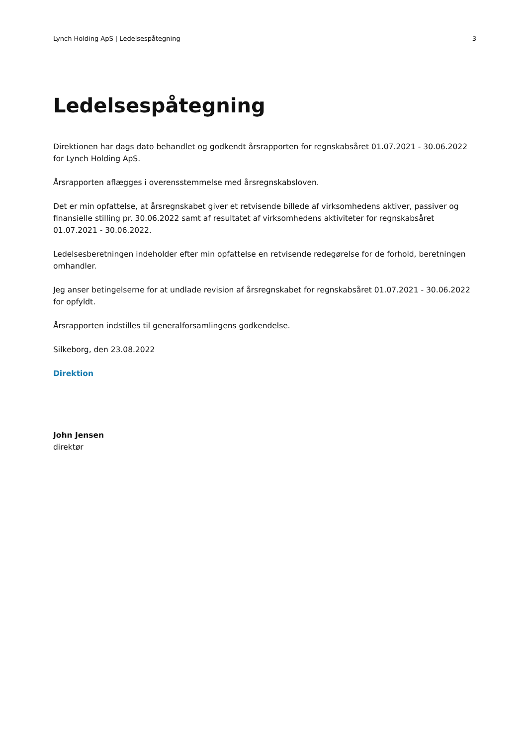Lynch Holding ApS | Ledelsespåtegning 3
Ledelsespåtegning
Direktionen har dags dato behandlet og godkendt årsrapporten for regnskabsåret 01.07.2021 - 30.06.2022 for Lynch Holding ApS.
Årsrapporten aflægges i overensstemmelse med årsregnskabsloven.
Det er min opfattelse, at årsregnskabet giver et retvisende billede af virksomhedens aktiver, passiver og finansielle stilling pr. 30.06.2022 samt af resultatet af virksomhedens aktiviteter for regnskabsåret 01.07.2021 - 30.06.2022.
Ledelsesberetningen indeholder efter min opfattelse en retvisende redegørelse for de forhold, beretningen omhandler.
Jeg anser betingelserne for at undlade revision af årsregnskabet for regnskabsåret 01.07.2021 - 30.06.2022 for opfyldt.
Årsrapporten indstilles til generalforsamlingens godkendelse.
Silkeborg, den 23.08.2022
Direktion
John Jensen
direktør